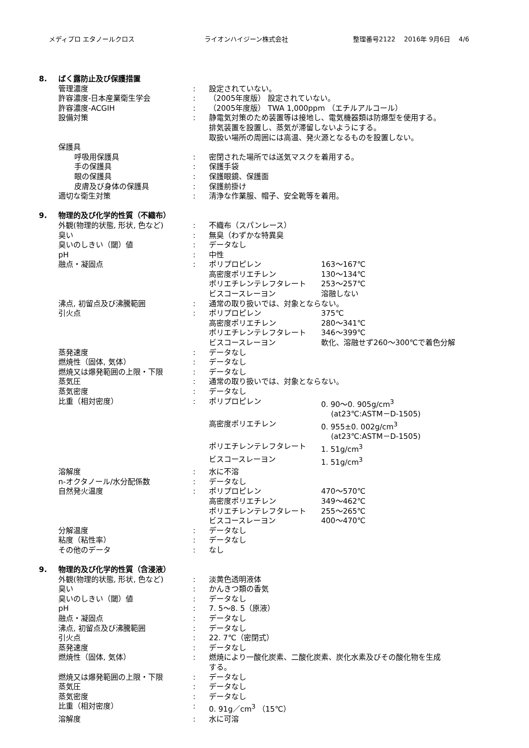メディプロ エタノールクロス ライオンハイジーン株式会社 整理番号2122　 2016年 9月6日　 4/6
| 8. | ばく露防止及び保護措置 | | | |
| | 管理濃度 | : | 設定されていない。 | |
| | 許容濃度-日本産業衛生学会 | : | （2005年度版） 設定されていない。 | |
| | 許容濃度-ACGIH | : | （2005年度版） TWA 1,000ppm （エチルアルコール） | |
| | 設備対策 | : | 静電気対策のため装置等は接地し、電気機器類は防爆型を使用する。 排気装置を設置し、蒸気が滞留しないようにする。 取扱い場所の周囲には高温、発火源となるものを設置しない。 | |
| | 保護具 | | | |
| | 呼吸用保護具 | : | 密閉された場所では送気マスクを着用する。 | |
| | 手の保護具 | : | 保護手袋 | |
| | 眼の保護具 | : | 保護眼鏡、保護面 | |
| | 皮膚及び身体の保護具 | : | 保護前掛け | |
| | 適切な衛生対策 | : | 清浄な作業服、帽子、安全靴等を着用。 | |
| 9. | 物理的及び化学的性質（不織布） | | | |
| | 外観(物理的状態, 形状, 色など) | : | 不織布（スパンレース） | |
| | 臭い | : | 無臭（わずかな特異臭 | |
| | 臭いのしきい（閾）値 | : | データなし | |
| | pH | : | 中性 | |
| | 融点・凝固点 | : | ポリプロピレン 高密度ポリエチレン ポリエチレンテレフタレート ビスコースレーヨン | 163～167℃ 130～134℃ 253～257℃ 溶融しない |
| | 沸点, 初留点及び沸騰範囲 | : | 通常の取り扱いでは、対象とならない。 | |
| | 引火点 | : | ポリプロピレン 高密度ポリエチレン ポリエチレンテレフタレート ビスコースレーヨン | 375℃ 280～341℃ 346～399℃ 軟化、溶融せず260～300℃で着色分解 |
| | 蒸発速度 | : | データなし | |
| | 燃焼性（固体, 気体） | : | データなし | |
| | 燃焼又は爆発範囲の上限・下限 | : | データなし | |
| | 蒸気圧 | : | 通常の取り扱いでは、対象とならない。 | |
| | 蒸気密度 | : | データなし | |
| | 比重（相対密度） | : | ポリプロピレン | 0. 90～0. 905g/cm<sup>3</sup> (at23℃:ASTM－D-1505) |
| | | | 高密度ポリエチレン | 0. 955±0. 002g/cm<sup>3</sup> (at23℃:ASTM－D-1505) |
| | | | ポリエチレンテレフタレート | 1. 51g/cm<sup>3</sup> |
| | | | ビスコースレーヨン | 1. 51g/cm<sup>3</sup> |
| | 溶解度 | : | 水に不溶 | |
| | n-オクタノール/水分配係数 | : | データなし | |
| | 自然発火温度 | : | ポリプロピレン 高密度ポリエチレン ポリエチレンテレフタレート ビスコースレーヨン | 470～570℃ 349～462℃ 255～265℃ 400～470℃ |
| | 分解温度 | : | データなし | |
| | 粘度（粘性率） | : | データなし | |
| | その他のデータ | : | なし | |
| 9. | 物理的及び化学的性質（含浸液） | | | |
| | 外観(物理的状態, 形状, 色など) | : | 淡黄色透明液体 | |
| | 臭い | : | かんきつ類の香気 | |
| | 臭いのしきい（閾）値 | : | データなし | |
| | pH | : | 7. 5～8. 5（原液） | |
| | 融点・凝固点 | : | データなし | |
| | 沸点, 初留点及び沸騰範囲 | : | データなし | |
| | 引火点 | : | 22. 7℃（密閉式） | |
| | 蒸発速度 | : | データなし | |
| | 燃焼性（固体, 気体） | : | 燃焼により一酸化炭素、二酸化炭素、炭化水素及びその酸化物を生成 する。 | |
| | 燃焼又は爆発範囲の上限・下限 | : | データなし | |
| | 蒸気圧 | : | データなし | |
| | 蒸気密度 | : | データなし | |
| | 比重（相対密度） | : | 0. 91g／cm<sup>3</sup> （15℃） | |
| | 溶解度 | : | 水に可溶 | |